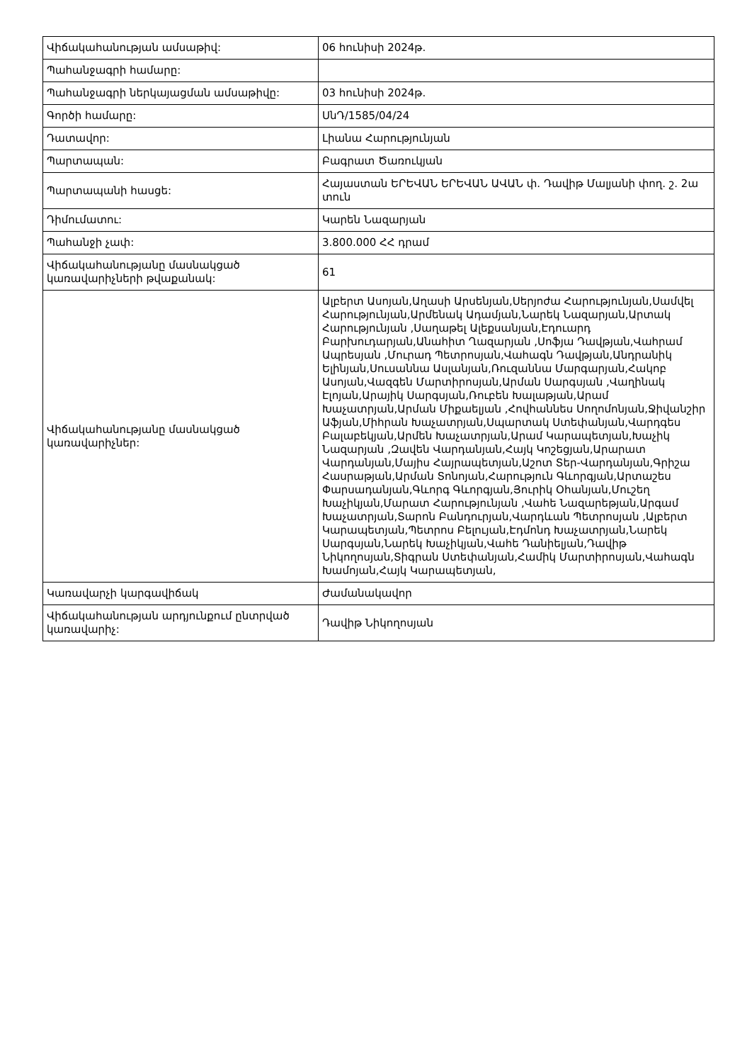| Վիճակահանության ամսաթիվ: | 06 հունիսի 2024թ. |
| Պահանջագրի համարը: | |
| Պահանջագրի ներկայացման ամսաթիվը: | 03 հունիսի 2024թ. |
| Գործի համարը: | ՍնԴ/1585/04/24 |
| Դատավոր: | Լիանա Հարությունյան |
| Պարտապան: | Բագրատ Ծառուկյան |
| Պարտապանի հասցե: | Հայաստան ԵՐԵՎԱՆ ԵՐԵՎԱՆ ԱՎԱՆ փ. Դավիթ Մալյանի փող. շ. 2ա տուն |
| Դիմումատու: | Կարեն Նազարյան |
| Պահանջի չափ: | 3.800.000 ՀՀ դրամ |
| Վիճակահանությանը մասնակցած կառավարիչների թվաքանակ: | 61 |
| Վիճակահանությանը մասնակցած կառավարիչներ: | Ալբերտ Ասոյան,Աղասի Արսենյան,Սերյոժա Հարությունյան,Սամվել Հարությունյան,Արմենակ Ադամյան,Նարեկ Նազարյան,Արտակ Հարությունյան ,Սաղաթել Ալեքսանյան,Էդուարդ Բարխուդարյան,Անահիտ Ղազարյան ,Սոֆյա Դավթյան,Վահրամ Ապրեսյան ,Մուրադ Պետրոսյան,Վահագն Դավթյան,Անդրանիկ Ելինյան,Սուսաննա Ասլանյան,Ռուզաննա Մարգարյան,Հակոբ Ասոյան,Վազգեն Մարտիրոսյան,Արման Սարգսյան ,Վաղինակ Էլոյան,Արայիկ Սարգսյան,Ռուբեն Խալաթյան,Արամ Խաչատրյան,Արման Միքաելյան ,Հովհաննես Սողոմոնյան,Ջիվանշիր Աֆյան,Միհրան Խաչատրյան,Սպարտակ Ստեփանյան,Վարդգես Բալաբեկյան,Արմեն Խաչատրյան,Արամ Կարապետյան,Խաչիկ Նազարյան ,Զավեն Վարդանյան,Հայկ Կոշեցյան,Արարատ Վարդանյան,Մայիս Հայրապետյան,Աշոտ Տեր-Վարդանյան,Գրիշա Հասրաթյան,Արման Տոնոյան,Հարություն Գևորգյան,Արտաշես Փարսադանյան,Գևորգ Գևորգյան,Յուրիկ Օհանյան,Մուշեղ Խաչիկյան,Մարատ Հարությունյան ,Վահե Նազարեթյան,Արգամ Խաչատրյան,Տարոն Բանդուրյան,Վարդևան Պետրոսյան ,Ալբերտ Կարապետյան,Պետրոս Բելույան,Էդմոնդ Խաչատրյան,Նարեկ Սարգսյան,Նարեկ Խաչիկյան,Վահե Դանիելյան,Դավիթ Նիկողոսյան,Տիգրան Ստեփանյան,Համիկ Մարտիրոսյան,Վահագն Խամոյան,Հայկ Կարապետյան, |
| Կառավարչի կարգավիճակ | Ժամանակավոր |
| Վիճակահանության արդյունքում ընտրված կառավարիչ: | Դավիթ Նիկողոսյան |